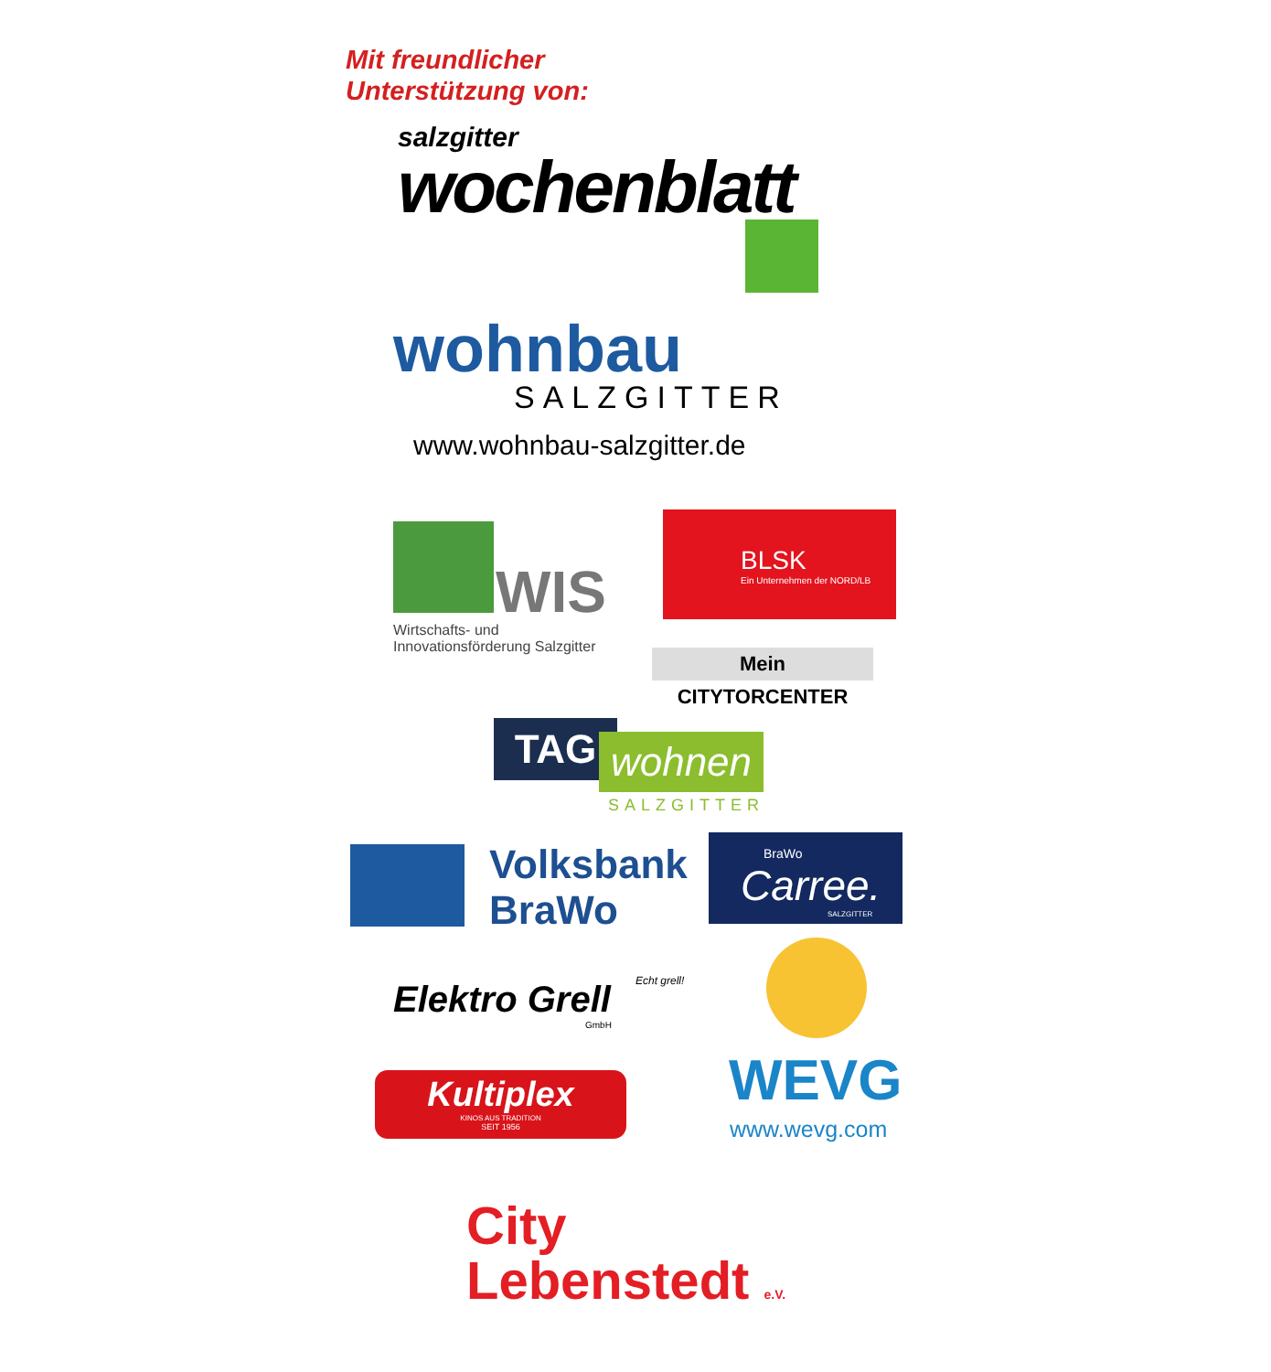Mit freundlicher
Unterstützung von:
salzgitter
wochenblatt
wohnbau
SALZGITTER
www.wohnbau-salzgitter.de
WIS
Wirtschafts- und
Innovationsförderung Salzgitter
BLSK
Ein Unternehmen der NORD/LB
Mein CITYTORCENTER
TAG wohnen
SALZGITTER
Volksbank
BraWo
BraWo
Carree.
SALZGITTER
Elektro Grell
GmbH
Echt grell!
WEVG
www.wevg.com
Kultiplex
KINOS AUS TRADITION
SEIT 1956
City
Lebenstedt e.V.